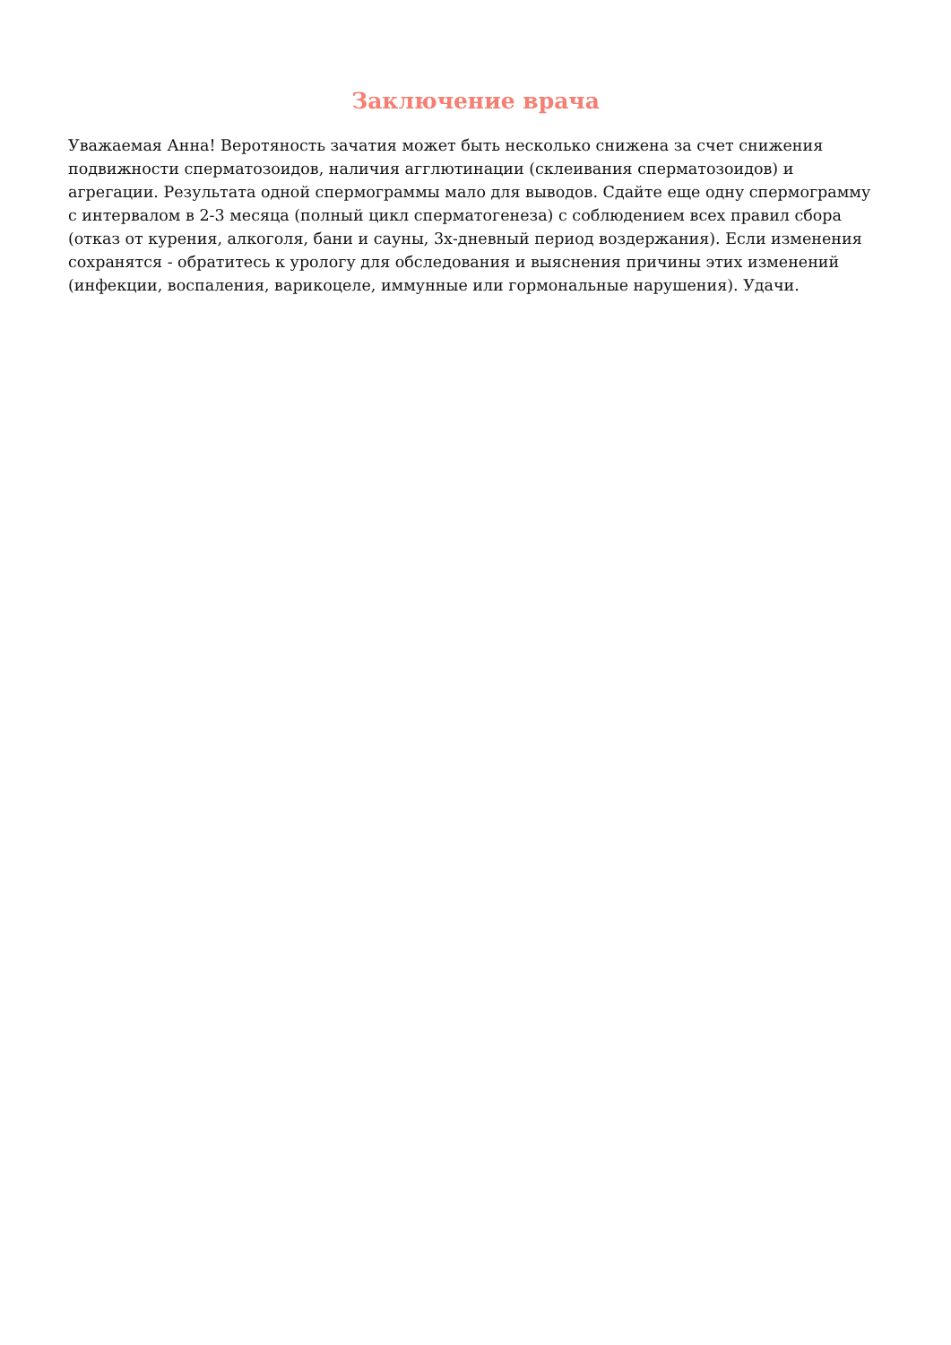Заключение врача
Уважаемая Анна! Веротяность зачатия может быть несколько снижена за счет снижения подвижности сперматозоидов, наличия агглютинации (склеивания сперматозоидов) и агрегации. Результата одной спермограммы мало для выводов. Сдайте еще одну спермограмму с интервалом в 2-3 месяца (полный цикл сперматогенеза) с соблюдением всех правил сбора (отказ от курения, алкоголя, бани и сауны, 3х-дневный период воздержания). Если изменения сохранятся - обратитесь к урологу для обследования и выяснения причины этих изменений (инфекции, воспаления, варикоцеле, иммунные или гормональные нарушения). Удачи.